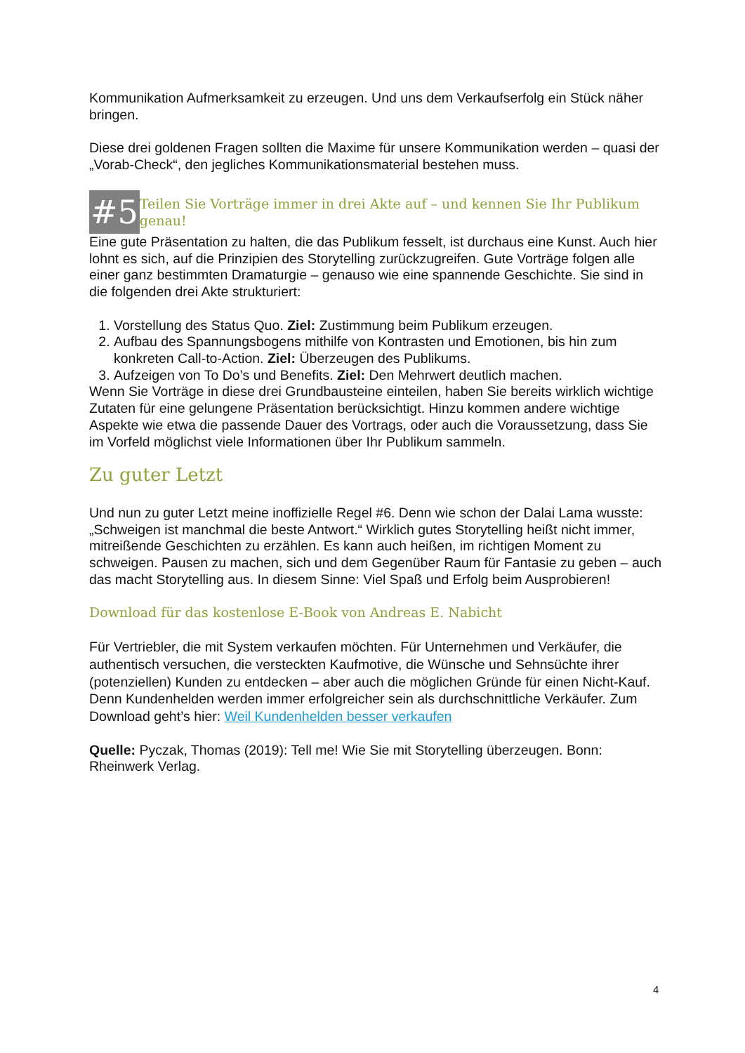Kommunikation Aufmerksamkeit zu erzeugen. Und uns dem Verkaufserfolg ein Stück näher bringen.
Diese drei goldenen Fragen sollten die Maxime für unsere Kommunikation werden – quasi der „Vorab-Check“, den jegliches Kommunikationsmaterial bestehen muss.
#5 Teilen Sie Vorträge immer in drei Akte auf – und kennen Sie Ihr Publikum genau!
Eine gute Präsentation zu halten, die das Publikum fesselt, ist durchaus eine Kunst. Auch hier lohnt es sich, auf die Prinzipien des Storytelling zurückzugreifen. Gute Vorträge folgen alle einer ganz bestimmten Dramaturgie – genauso wie eine spannende Geschichte. Sie sind in die folgenden drei Akte strukturiert:
1. Vorstellung des Status Quo. Ziel: Zustimmung beim Publikum erzeugen.
2. Aufbau des Spannungsbogens mithilfe von Kontrasten und Emotionen, bis hin zum konkreten Call-to-Action. Ziel: Überzeugen des Publikums.
3. Aufzeigen von To Do’s und Benefits. Ziel: Den Mehrwert deutlich machen.
Wenn Sie Vorträge in diese drei Grundbausteine einteilen, haben Sie bereits wirklich wichtige Zutaten für eine gelungene Präsentation berücksichtigt. Hinzu kommen andere wichtige Aspekte wie etwa die passende Dauer des Vortrags, oder auch die Voraussetzung, dass Sie im Vorfeld möglichst viele Informationen über Ihr Publikum sammeln.
Zu guter Letzt
Und nun zu guter Letzt meine inoffizielle Regel #6. Denn wie schon der Dalai Lama wusste: „Schweigen ist manchmal die beste Antwort.“ Wirklich gutes Storytelling heißt nicht immer, mitreißende Geschichten zu erzählen. Es kann auch heißen, im richtigen Moment zu schweigen. Pausen zu machen, sich und dem Gegenüber Raum für Fantasie zu geben – auch das macht Storytelling aus. In diesem Sinne: Viel Spaß und Erfolg beim Ausprobieren!
Download für das kostenlose E-Book von Andreas E. Nabicht
Für Vertriebler, die mit System verkaufen möchten. Für Unternehmen und Verkäufer, die authentisch versuchen, die versteckten Kaufmotive, die Wünsche und Sehnsüchte ihrer (potenziellen) Kunden zu entdecken – aber auch die möglichen Gründe für einen Nicht-Kauf. Denn Kundenhelden werden immer erfolgreicher sein als durchschnittliche Verkäufer. Zum Download geht’s hier: Weil Kundenhelden besser verkaufen
Quelle: Pyczak, Thomas (2019): Tell me! Wie Sie mit Storytelling überzeugen. Bonn: Rheinwerk Verlag.
4